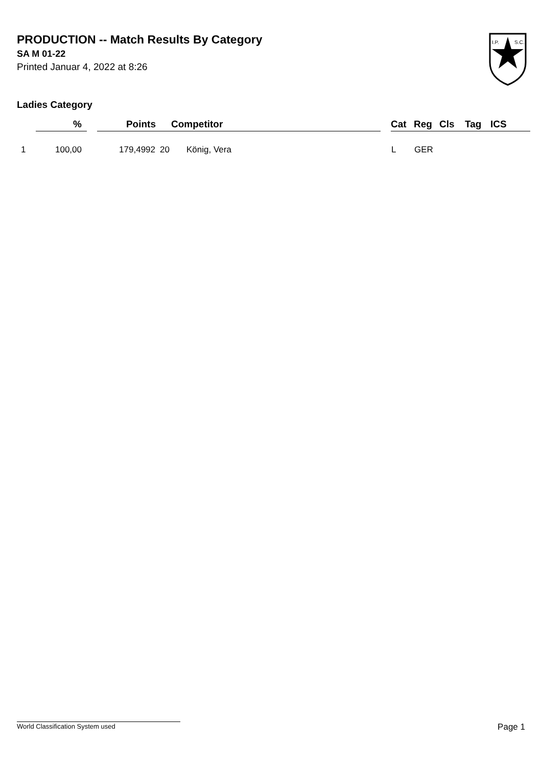PRODUCTION -- Match Results By Category
SA M 01-22
Printed Januar 4, 2022 at 8:26
Ladies Category
I.P.
S.C.
| | % | | Points | | Competitor | | Cat | Reg | Cls | Tag | ICS |
| --- | --- | --- | --- | --- | --- | --- | --- | --- | --- | --- | --- |
| 1 | 100,00 | | 179,4992 | 20 | König, Vera | | L | GER | | | |
World Classification System used Page 1